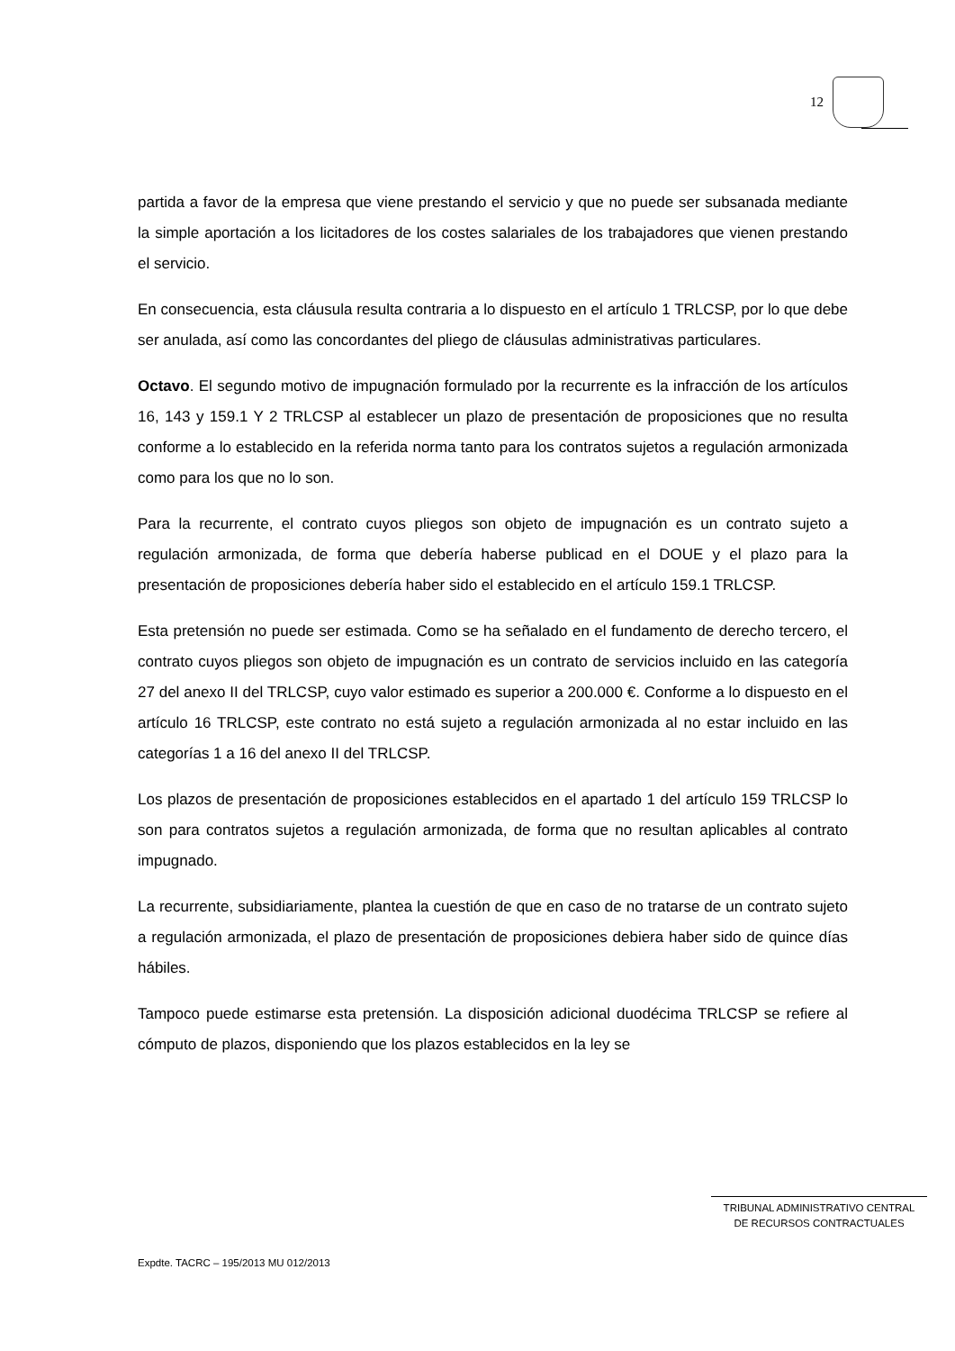12
partida a favor de la empresa que viene prestando el servicio y que no puede ser subsanada mediante la simple aportación a los licitadores de los costes salariales de los trabajadores que vienen prestando el servicio.
En consecuencia, esta cláusula resulta contraria a lo dispuesto en el artículo 1 TRLCSP, por lo que debe ser anulada, así como las concordantes del pliego de cláusulas administrativas particulares.
Octavo. El segundo motivo de impugnación formulado por la recurrente es la infracción de los artículos 16, 143 y 159.1 Y 2 TRLCSP al establecer un plazo de presentación de proposiciones que no resulta conforme a lo establecido en la referida norma tanto para los contratos sujetos a regulación armonizada como para los que no lo son.
Para la recurrente, el contrato cuyos pliegos son objeto de impugnación es un contrato sujeto a regulación armonizada, de forma que debería haberse publicad en el DOUE y el plazo para la presentación de proposiciones debería haber sido el establecido en el artículo 159.1 TRLCSP.
Esta pretensión no puede ser estimada. Como se ha señalado en el fundamento de derecho tercero, el contrato cuyos pliegos son objeto de impugnación es un contrato de servicios incluido en las categoría 27 del anexo II del TRLCSP, cuyo valor estimado es superior a 200.000 €. Conforme a lo dispuesto en el artículo 16 TRLCSP, este contrato no está sujeto a regulación armonizada al no estar incluido en las categorías 1 a 16 del anexo II del TRLCSP.
Los plazos de presentación de proposiciones establecidos en el apartado 1 del artículo 159 TRLCSP lo son para contratos sujetos a regulación armonizada, de forma que no resultan aplicables al contrato impugnado.
La recurrente, subsidiariamente, plantea la cuestión de que en caso de no tratarse de un contrato sujeto a regulación armonizada, el plazo de presentación de proposiciones debiera haber sido de quince días hábiles.
Tampoco puede estimarse esta pretensión. La disposición adicional duodécima TRLCSP se refiere al cómputo de plazos, disponiendo que los plazos establecidos en la ley se
TRIBUNAL ADMINISTRATIVO CENTRAL
DE RECURSOS CONTRACTUALES
Expdte. TACRC – 195/2013 MU 012/2013